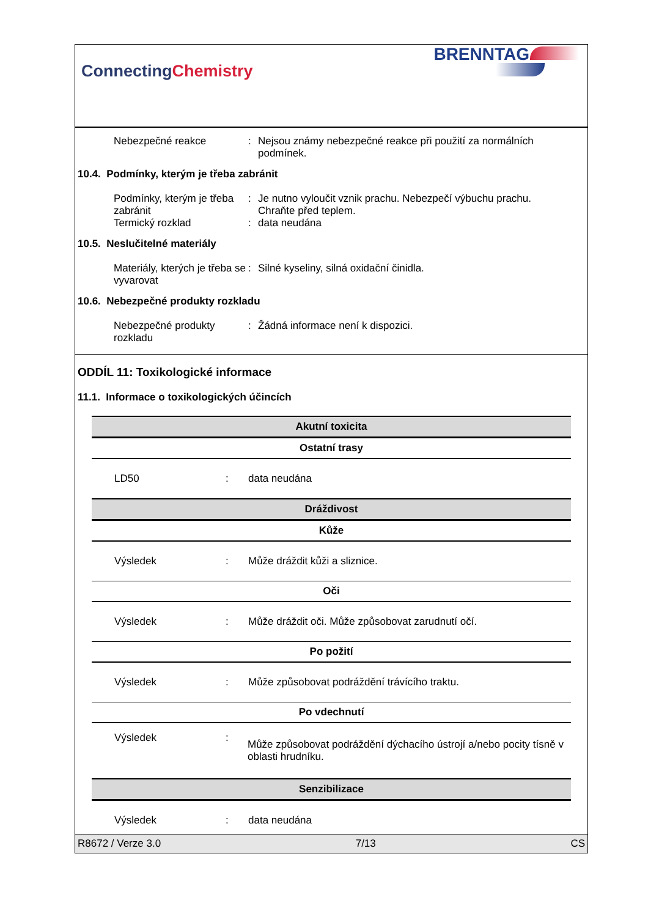ConnectingChemistry
BRENNTAG
Nebezpečné reakce : Nejsou známy nebezpečné reakce při použití za normálních podmínek.
10.4. Podmínky, kterým je třeba zabránit
Podmínky, kterým je třeba zabránit
: Je nutno vyloučit vznik prachu. Nebezpečí výbuchu prachu. Chraňte před teplem.
Termický rozklad : data neudána
10.5. Neslučitelné materiály
Materiály, kterých je třeba se vyvarovat
: Silné kyseliny, silná oxidační činidla.
10.6. Nebezpečné produkty rozkladu
Nebezpečné produkty rozkladu
: Žádná informace není k dispozici.
ODDÍL 11: Toxikologické informace
11.1. Informace o toxikologických účincích
| Akutní toxicita | | |
| --- | --- | --- |
| Ostatní trasy | | |
| LD50 | : | data neudána |
| Dráždivost | | |
| Kůže | | |
| Výsledek | : | Může dráždit kůži a sliznice. |
| Oči | | |
| Výsledek | : | Může dráždit oči. Může způsobovat zarudnutí očí. |
| Po požití | | |
| Výsledek | : | Může způsobovat podráždění trávícího traktu. |
| Po vdechnutí | | |
| Výsledek | : | Může způsobovat podráždění dýchacího ústrojí a/nebo pocity tísně v oblasti hrudníku. |
| Senzibilizace | | |
| Výsledek | : | data neudána |
R8672 / Verze 3.0 7/13 CS